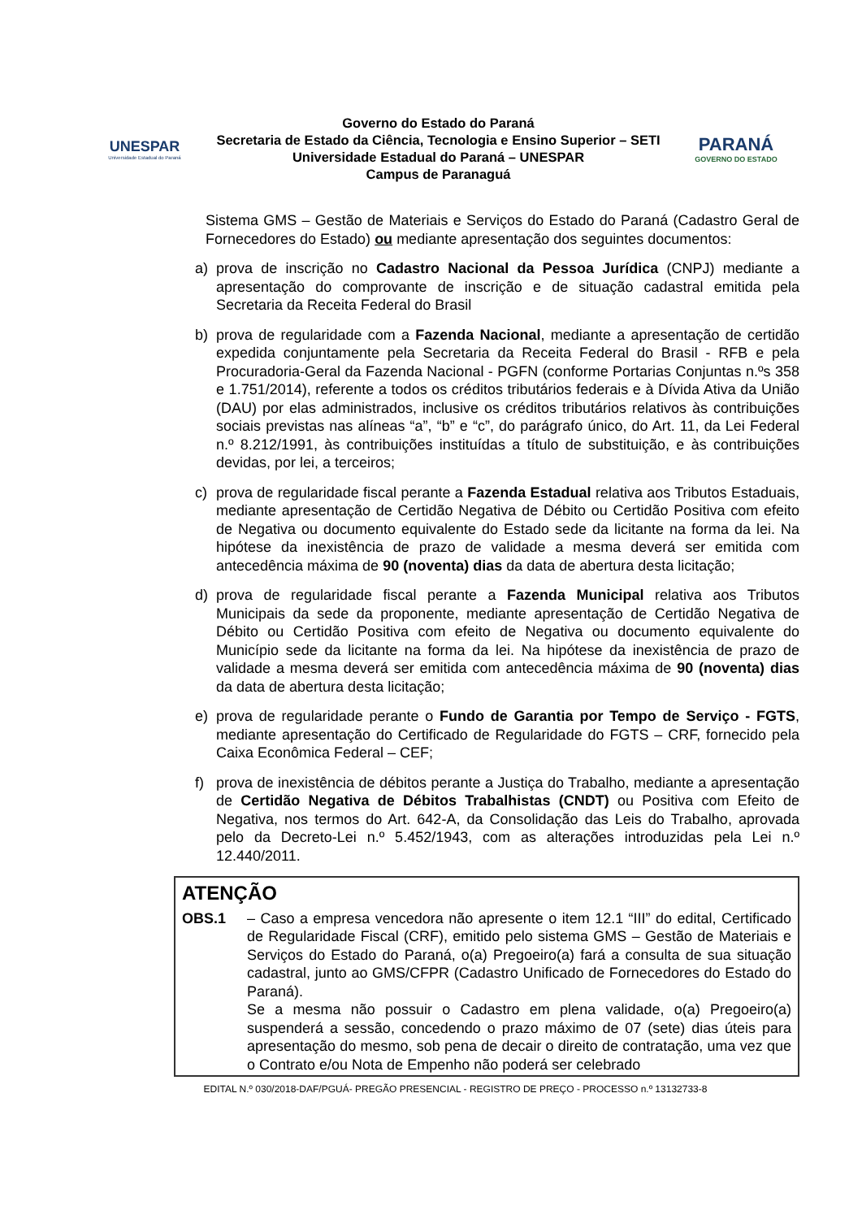UNESPAR
Universidade Estadual do Paraná
Governo do Estado do Paraná
Secretaria de Estado da Ciência, Tecnologia e Ensino Superior – SETI
Universidade Estadual do Paraná – UNESPAR
Campus de Paranaguá
PARANÁ
GOVERNO DO ESTADO
Sistema GMS – Gestão de Materiais e Serviços do Estado do Paraná (Cadastro Geral de Fornecedores do Estado) ou mediante apresentação dos seguintes documentos:
a) prova de inscrição no Cadastro Nacional da Pessoa Jurídica (CNPJ) mediante a apresentação do comprovante de inscrição e de situação cadastral emitida pela Secretaria da Receita Federal do Brasil
b) prova de regularidade com a Fazenda Nacional, mediante a apresentação de certidão expedida conjuntamente pela Secretaria da Receita Federal do Brasil - RFB e pela Procuradoria-Geral da Fazenda Nacional - PGFN (conforme Portarias Conjuntas n.ºs 358 e 1.751/2014), referente a todos os créditos tributários federais e à Dívida Ativa da União (DAU) por elas administrados, inclusive os créditos tributários relativos às contribuições sociais previstas nas alíneas “a”, “b” e “c”, do parágrafo único, do Art. 11, da Lei Federal n.º 8.212/1991, às contribuições instituídas a título de substituição, e às contribuições devidas, por lei, a terceiros;
c) prova de regularidade fiscal perante a Fazenda Estadual relativa aos Tributos Estaduais, mediante apresentação de Certidão Negativa de Débito ou Certidão Positiva com efeito de Negativa ou documento equivalente do Estado sede da licitante na forma da lei. Na hipótese da inexistência de prazo de validade a mesma deverá ser emitida com antecedência máxima de 90 (noventa) dias da data de abertura desta licitação;
d) prova de regularidade fiscal perante a Fazenda Municipal relativa aos Tributos Municipais da sede da proponente, mediante apresentação de Certidão Negativa de Débito ou Certidão Positiva com efeito de Negativa ou documento equivalente do Município sede da licitante na forma da lei. Na hipótese da inexistência de prazo de validade a mesma deverá ser emitida com antecedência máxima de 90 (noventa) dias da data de abertura desta licitação;
e) prova de regularidade perante o Fundo de Garantia por Tempo de Serviço - FGTS, mediante apresentação do Certificado de Regularidade do FGTS – CRF, fornecido pela Caixa Econômica Federal – CEF;
f) prova de inexistência de débitos perante a Justiça do Trabalho, mediante a apresentação de Certidão Negativa de Débitos Trabalhistas (CNDT) ou Positiva com Efeito de Negativa, nos termos do Art. 642-A, da Consolidação das Leis do Trabalho, aprovada pelo da Decreto-Lei n.º 5.452/1943, com as alterações introduzidas pela Lei n.º 12.440/2011.
ATENÇÃO
OBS.1 – Caso a empresa vencedora não apresente o item 12.1 “III” do edital, Certificado de Regularidade Fiscal (CRF), emitido pelo sistema GMS – Gestão de Materiais e Serviços do Estado do Paraná, o(a) Pregoeiro(a) fará a consulta de sua situação cadastral, junto ao GMS/CFPR (Cadastro Unificado de Fornecedores do Estado do Paraná).
Se a mesma não possuir o Cadastro em plena validade, o(a) Pregoeiro(a) suspenderá a sessão, concedendo o prazo máximo de 07 (sete) dias úteis para apresentação do mesmo, sob pena de decair o direito de contratação, uma vez que o Contrato e/ou Nota de Empenho não poderá ser celebrado
EDITAL N.º 030/2018-DAF/PGUÁ- PREGÃO PRESENCIAL - REGISTRO DE PREÇO - PROCESSO n.º 13132733-8